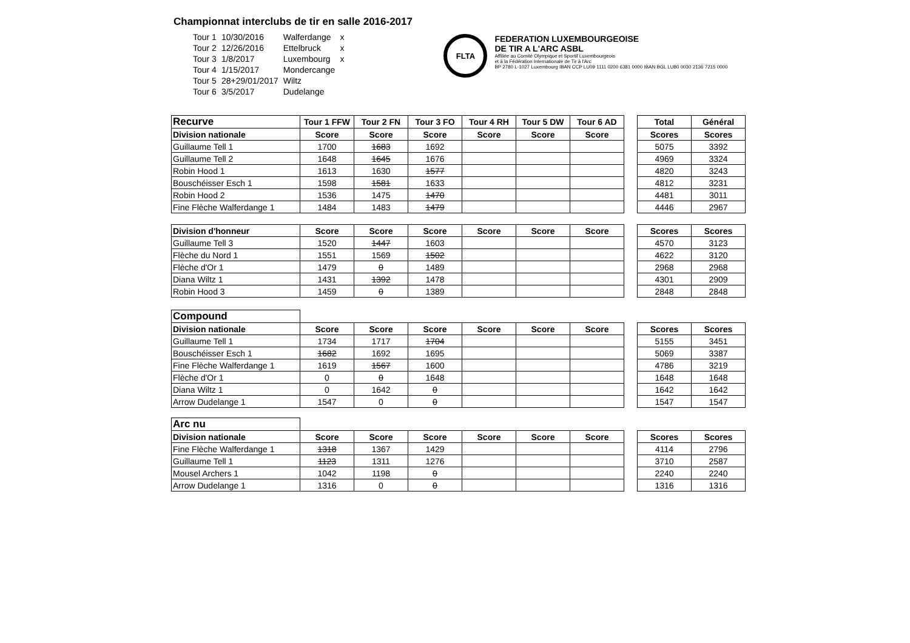Championnat interclubs de tir en salle 2016-2017
| Tour 1 | 10/30/2016 | Walferdange | x |
| Tour 2 | 12/26/2016 | Ettelbruck | x |
| Tour 3 | 1/8/2017 | Luxembourg | x |
| Tour 4 | 1/15/2017 | Mondercange | |
| Tour 5 | 28+29/01/2017 | Wiltz | |
| Tour 6 | 3/5/2017 | Dudelange | |
FLTA
FEDERATION LUXEMBOURGEOISE
DE TIR A L'ARC ASBL
Affiliée au Comité Olympique et Sportif Luxembourgeois
et à la Fédération Internationale de Tir à l'Arc
BP 2780 L-1027 Luxembourg IBAN CCP LU09 1111 0200 6381 0000 IBAN BGL LU80 0030 2136 7215 0000
| Recurve | Tour 1 FFW | Tour 2 FN | Tour 3 FO | Tour 4 RH | Tour 5 DW | Tour 6 AD | | Total | Général |
| Division nationale | Score | Score | Score | Score | Score | Score | | Scores | Scores |
| Guillaume Tell 1 | 1700 | 1683 | 1692 | | | | | 5075 | 3392 |
| Guillaume Tell 2 | 1648 | 1645 | 1676 | | | | | 4969 | 3324 |
| Robin Hood 1 | 1613 | 1630 | 1577 | | | | | 4820 | 3243 |
| Bouschéisser Esch 1 | 1598 | 1581 | 1633 | | | | | 4812 | 3231 |
| Robin Hood 2 | 1536 | 1475 | 1470 | | | | | 4481 | 3011 |
| Fine Flèche Walferdange 1 | 1484 | 1483 | 1479 | | | | | 4446 | 2967 |
| Division d'honneur | Score | Score | Score | Score | Score | Score | | Scores | Scores |
| Guillaume Tell 3 | 1520 | 1447 | 1603 | | | | | 4570 | 3123 |
| Flèche du Nord 1 | 1551 | 1569 | 1502 | | | | | 4622 | 3120 |
| Flèche d'Or 1 | 1479 | 0 | 1489 | | | | | 2968 | 2968 |
| Diana Wiltz 1 | 1431 | 1392 | 1478 | | | | | 4301 | 2909 |
| Robin Hood 3 | 1459 | 0 | 1389 | | | | | 2848 | 2848 |
| Compound | | | | | | | | | |
| Division nationale | Score | Score | Score | Score | Score | Score | | Scores | Scores |
| Guillaume Tell 1 | 1734 | 1717 | 1704 | | | | | 5155 | 3451 |
| Bouschéisser Esch 1 | 1682 | 1692 | 1695 | | | | | 5069 | 3387 |
| Fine Flèche Walferdange 1 | 1619 | 1567 | 1600 | | | | | 4786 | 3219 |
| Flèche d'Or 1 | 0 | 0 | 1648 | | | | | 1648 | 1648 |
| Diana Wiltz 1 | 0 | 1642 | 0 | | | | | 1642 | 1642 |
| Arrow Dudelange 1 | 1547 | 0 | 0 | | | | | 1547 | 1547 |
| Arc nu | | | | | | | | | |
| Division nationale | Score | Score | Score | Score | Score | Score | | Scores | Scores |
| Fine Flèche Walferdange 1 | 1318 | 1367 | 1429 | | | | | 4114 | 2796 |
| Guillaume Tell 1 | 1123 | 1311 | 1276 | | | | | 3710 | 2587 |
| Mousel Archers 1 | 1042 | 1198 | 0 | | | | | 2240 | 2240 |
| Arrow Dudelange 1 | 1316 | 0 | 0 | | | | | 1316 | 1316 |